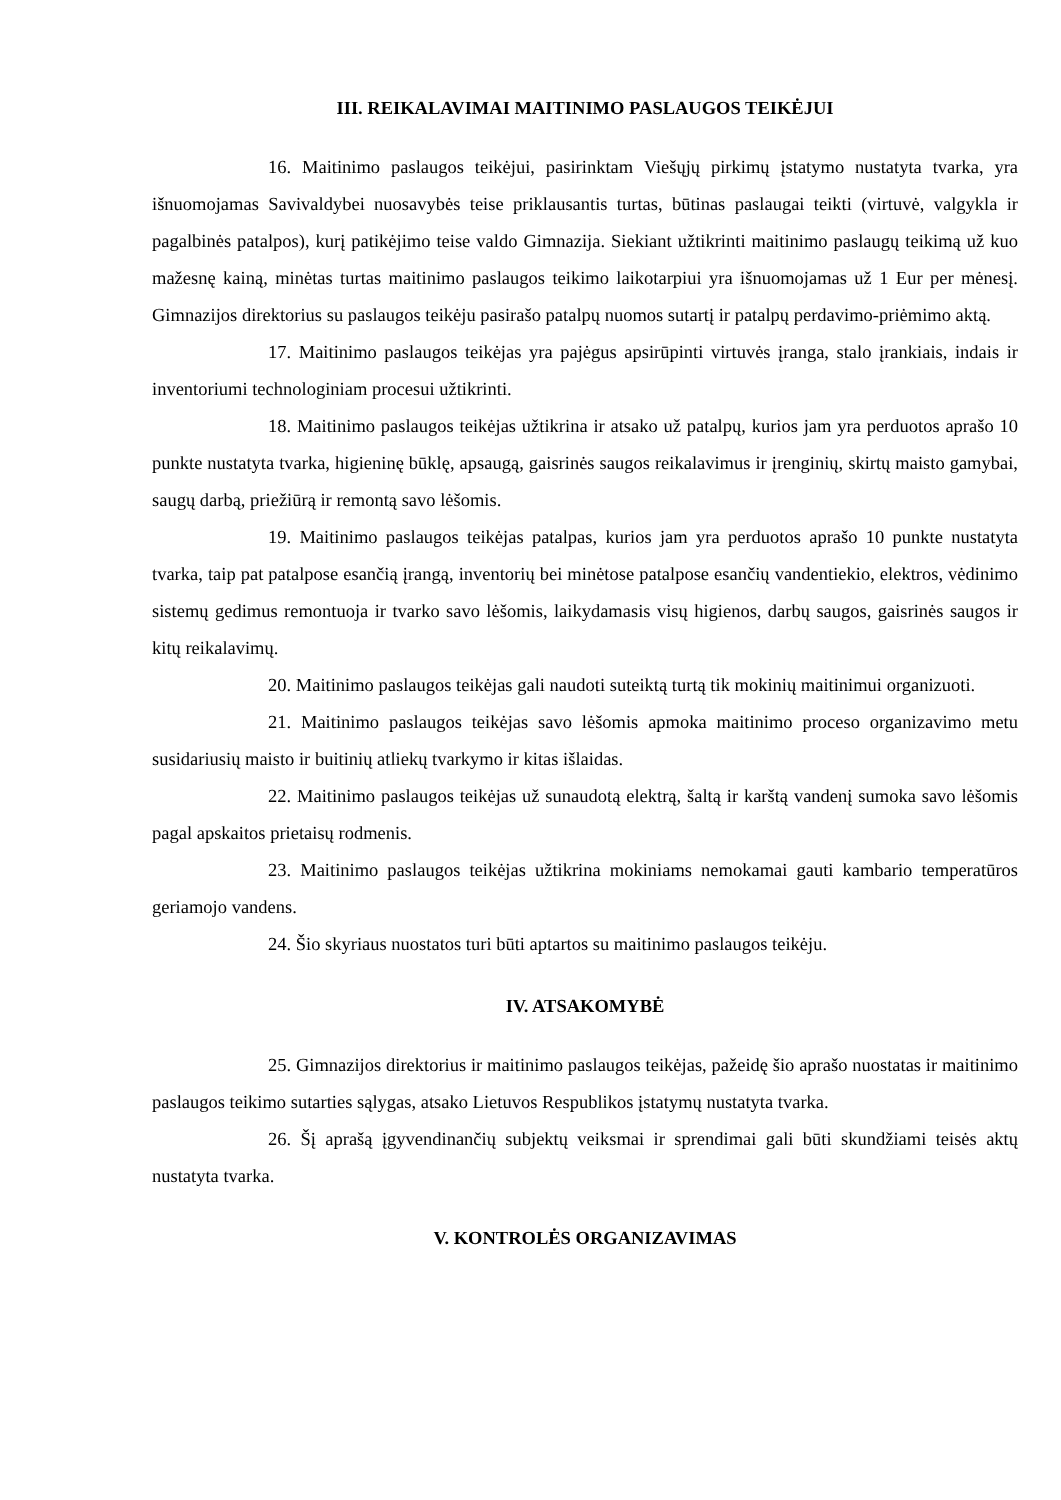III. REIKALAVIMAI MAITINIMO PASLAUGOS TEIKĖJUI
16. Maitinimo paslaugos teikėjui, pasirinktam Viešųjų pirkimų įstatymo nustatyta tvarka, yra išnuomojamas Savivaldybei nuosavybės teise priklausantis turtas, būtinas paslaugai teikti (virtuvė, valgykla ir pagalbinės patalpos), kurį patikėjimo teise valdo Gimnazija. Siekiant užtikrinti maitinimo paslaugų teikimą už kuo mažesnę kainą, minėtas turtas maitinimo paslaugos teikimo laikotarpiui yra išnuomojamas už 1 Eur per mėnesį. Gimnazijos direktorius su paslaugos teikėju pasirašo patalpų nuomos sutartį ir patalpų perdavimo-priėmimo aktą.
17. Maitinimo paslaugos teikėjas yra pajėgus apsirūpinti virtuvės įranga, stalo įrankiais, indais ir inventoriumi technologiniam procesui užtikrinti.
18. Maitinimo paslaugos teikėjas užtikrina ir atsako už patalpų, kurios jam yra perduotos aprašo 10 punkte nustatyta tvarka, higieninę būklę, apsaugą, gaisrinės saugos reikalavimus ir įrenginių, skirtų maisto gamybai, saugų darbą, priežiūrą ir remontą savo lėšomis.
19. Maitinimo paslaugos teikėjas patalpas, kurios jam yra perduotos aprašo 10 punkte nustatyta tvarka, taip pat patalpose esančią įrangą, inventorių bei minėtose patalpose esančių vandentiekio, elektros, vėdinimo sistemų gedimus remontuoja ir tvarko savo lėšomis, laikydamasis visų higienos, darbų saugos, gaisrinės saugos ir kitų reikalavimų.
20. Maitinimo paslaugos teikėjas gali naudoti suteiktą turtą tik mokinių maitinimui organizuoti.
21. Maitinimo paslaugos teikėjas savo lėšomis apmoka maitinimo proceso organizavimo metu susidariusių maisto ir buitinių atliekų tvarkymo ir kitas išlaidas.
22. Maitinimo paslaugos teikėjas už sunaudotą elektrą, šaltą ir karštą vandenį sumoka savo lėšomis pagal apskaitos prietaisų rodmenis.
23. Maitinimo paslaugos teikėjas užtikrina mokiniams nemokamai gauti kambario temperatūros geriamojo vandens.
24. Šio skyriaus nuostatos turi būti aptartos su maitinimo paslaugos teikėju.
IV. ATSAKOMYBĖ
25. Gimnazijos direktorius ir maitinimo paslaugos teikėjas, pažeidę šio aprašo nuostatas ir maitinimo paslaugos teikimo sutarties sąlygas, atsako Lietuvos Respublikos įstatymų nustatyta tvarka.
26. Šį aprašą įgyvendinančių subjektų veiksmai ir sprendimai gali būti skundžiami teisės aktų nustatyta tvarka.
V. KONTROLĖS ORGANIZAVIMAS